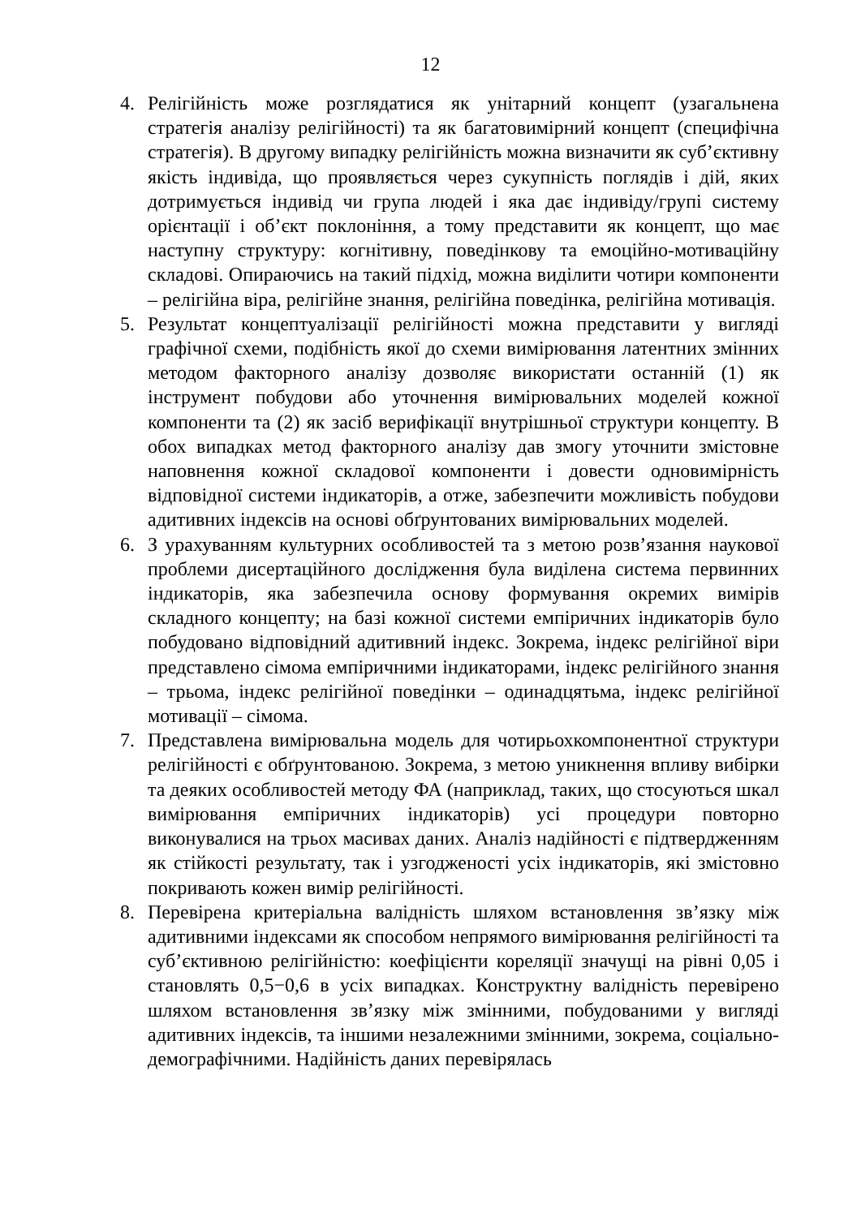12
4. Релігійність може розглядатися як унітарний концепт (узагальнена стратегія аналізу релігійності) та як багатовимірний концепт (специфічна стратегія). В другому випадку релігійність можна визначити як суб’єктивну якість індивіда, що проявляється через сукупність поглядів і дій, яких дотримується індивід чи група людей і яка дає індивіду/групі систему орієнтації і об’єкт поклоніння, а тому представити як концепт, що має наступну структуру: когнітивну, поведінкову та емоційно-мотиваційну складові. Опираючись на такий підхід, можна виділити чотири компоненти – релігійна віра, релігійне знання, релігійна поведінка, релігійна мотивація.
5. Результат концептуалізації релігійності можна представити у вигляді графічної схеми, подібність якої до схеми вимірювання латентних змінних методом факторного аналізу дозволяє використати останній (1) як інструмент побудови або уточнення вимірювальних моделей кожної компоненти та (2) як засіб верифікації внутрішньої структури концепту. В обох випадках метод факторного аналізу дав змогу уточнити змістовне наповнення кожної складової компоненти і довести одновимірність відповідної системи індикаторів, а отже, забезпечити можливість побудови адитивних індексів на основі обґрунтованих вимірювальних моделей.
6. З урахуванням культурних особливостей та з метою розв’язання наукової проблеми дисертаційного дослідження була виділена система первинних індикаторів, яка забезпечила основу формування окремих вимірів складного концепту; на базі кожної системи емпіричних індикаторів було побудовано відповідний адитивний індекс. Зокрема, індекс релігійної віри представлено сімома емпіричними індикаторами, індекс релігійного знання – трьома, індекс релігійної поведінки – одинадцятьма, індекс релігійної мотивації – сімома.
7. Представлена вимірювальна модель для чотирьохкомпонентної структури релігійності є обґрунтованою. Зокрема, з метою уникнення впливу вибірки та деяких особливостей методу ФА (наприклад, таких, що стосуються шкал вимірювання емпіричних індикаторів) усі процедури повторно виконувалися на трьох масивах даних. Аналіз надійності є підтвердженням як стійкості результату, так і узгодженості усіх індикаторів, які змістовно покривають кожен вимір релігійності.
8. Перевірена критеріальна валідність шляхом встановлення зв’язку між адитивними індексами як способом непрямого вимірювання релігійності та суб’єктивною релігійністю: коефіцієнти кореляції значущі на рівні 0,05 і становлять 0,5−0,6 в усіх випадках. Конструктну валідність перевірено шляхом встановлення зв’язку між змінними, побудованими у вигляді адитивних індексів, та іншими незалежними змінними, зокрема, соціально-демографічними. Надійність даних перевірялась